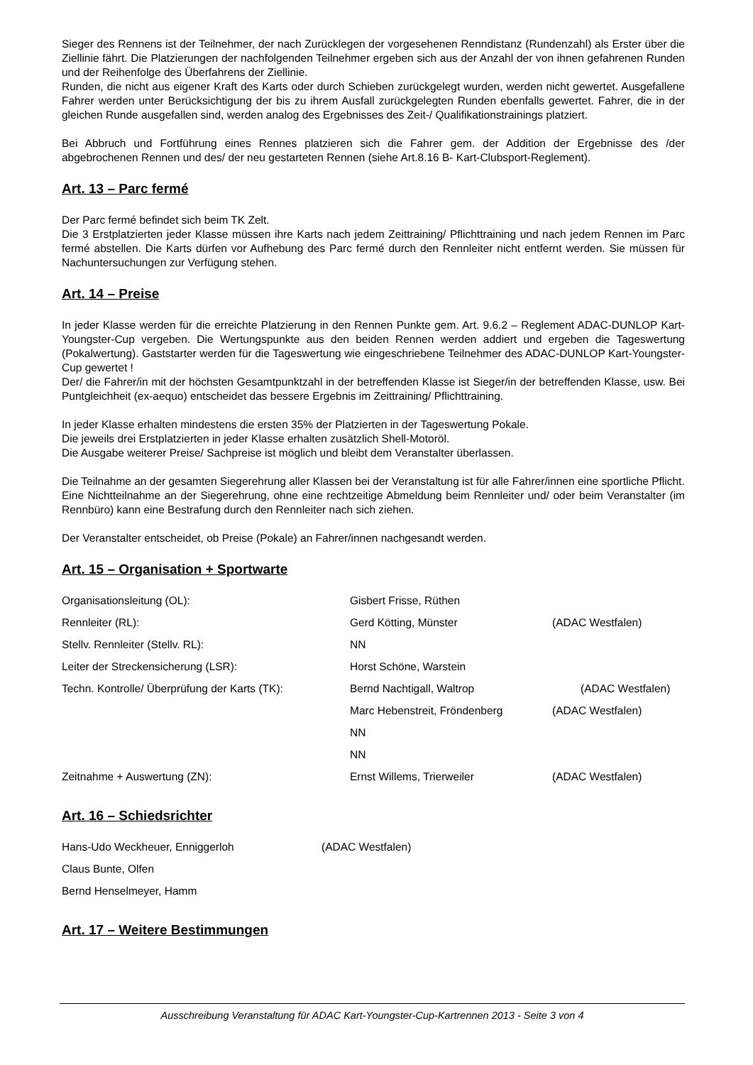Sieger des Rennens ist der Teilnehmer, der nach Zurücklegen der vorgesehenen Renndistanz (Rundenzahl) als Erster über die Ziellinie fährt. Die Platzierungen der nachfolgenden Teilnehmer ergeben sich aus der Anzahl der von ihnen gefahrenen Runden und der Reihenfolge des Überfahrens der Ziellinie.
Runden, die nicht aus eigener Kraft des Karts oder durch Schieben zurückgelegt wurden, werden nicht gewertet. Ausgefallene Fahrer werden unter Berücksichtigung der bis zu ihrem Ausfall zurückgelegten Runden ebenfalls gewertet. Fahrer, die in der gleichen Runde ausgefallen sind, werden analog des Ergebnisses des Zeit-/ Qualifikationstrainings platziert.
Bei Abbruch und Fortführung eines Rennes platzieren sich die Fahrer gem. der Addition der Ergebnisse des /der abgebrochenen Rennen und des/ der neu gestarteten Rennen (siehe Art.8.16 B- Kart-Clubsport-Reglement).
Art. 13 – Parc fermé
Der Parc fermé befindet sich beim TK Zelt.
Die 3 Erstplatzierten jeder Klasse müssen ihre Karts nach jedem Zeittraining/ Pflichttraining und nach jedem Rennen im Parc fermé abstellen. Die Karts dürfen vor Aufhebung des Parc fermé durch den Rennleiter nicht entfernt werden. Sie müssen für Nachuntersuchungen zur Verfügung stehen.
Art. 14 – Preise
In jeder Klasse werden für die erreichte Platzierung in den Rennen Punkte gem. Art. 9.6.2 – Reglement ADAC-DUNLOP Kart-Youngster-Cup vergeben. Die Wertungspunkte aus den beiden Rennen werden addiert und ergeben die Tageswertung (Pokalwertung). Gaststarter werden für die Tageswertung wie eingeschriebene Teilnehmer des ADAC-DUNLOP Kart-Youngster-Cup gewertet !
Der/ die Fahrer/in mit der höchsten Gesamtpunktzahl in der betreffenden Klasse ist Sieger/in der betreffenden Klasse, usw. Bei Puntgleichheit (ex-aequo) entscheidet das bessere Ergebnis im Zeittraining/ Pflichttraining.
In jeder Klasse erhalten mindestens die ersten 35% der Platzierten in der Tageswertung Pokale.
Die jeweils drei Erstplatzierten in jeder Klasse erhalten zusätzlich Shell-Motoröl.
Die Ausgabe weiterer Preise/ Sachpreise ist möglich und bleibt dem Veranstalter überlassen.
Die Teilnahme an der gesamten Siegerehrung aller Klassen bei der Veranstaltung ist für alle Fahrer/innen eine sportliche Pflicht.
Eine Nichtteilnahme an der Siegerehrung, ohne eine rechtzeitige Abmeldung beim Rennleiter und/ oder beim Veranstalter (im Rennbüro) kann eine Bestrafung durch den Rennleiter nach sich ziehen.
Der Veranstalter entscheidet, ob Preise (Pokale) an Fahrer/innen nachgesandt werden.
Art. 15 – Organisation + Sportwarte
| Organisationsleitung (OL): | Gisbert Frisse, Rüthen | |
| Rennleiter (RL): | Gerd Kötting, Münster | (ADAC Westfalen) |
| Stellv. Rennleiter (Stellv. RL): | NN | |
| Leiter der Streckensicherung (LSR): | Horst Schöne, Warstein | |
| Techn. Kontrolle/ Überprüfung der Karts (TK): | Bernd Nachtigall, Waltrop | (ADAC Westfalen) |
| | Marc Hebenstreit, Fröndenberg | (ADAC Westfalen) |
| | NN | |
| | NN | |
| Zeitnahme + Auswertung (ZN): | Ernst Willems, Trierweiler | (ADAC Westfalen) |
Art. 16 – Schiedsrichter
| Hans-Udo Weckheuer, Enniggerloh | (ADAC Westfalen) |
| Claus Bunte, Olfen | |
| Bernd Henselmeyer, Hamm | |
Art. 17 – Weitere Bestimmungen
Ausschreibung Veranstaltung für ADAC Kart-Youngster-Cup-Kartrennen 2013 - Seite 3 von 4